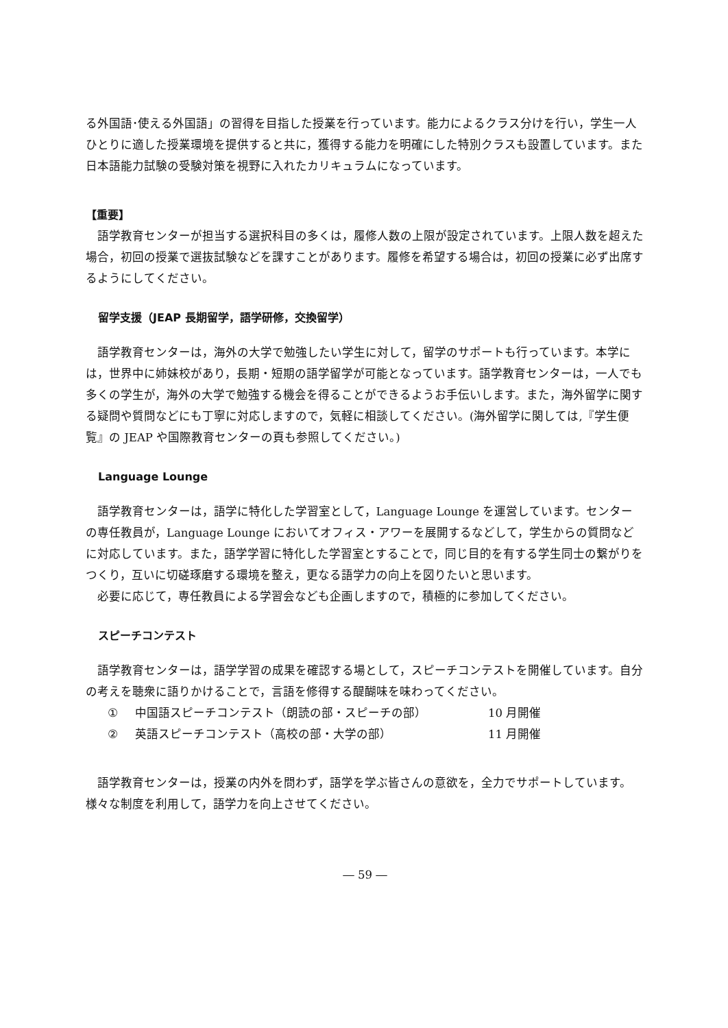る外国語･使える外国語」の習得を目指した授業を行っています。能力によるクラス分けを行い，学生一人ひとりに適した授業環境を提供すると共に，獲得する能力を明確にした特別クラスも設置しています。また日本語能力試験の受験対策を視野に入れたカリキュラムになっています。
【重要】
語学教育センターが担当する選択科目の多くは，履修人数の上限が設定されています。上限人数を超えた場合，初回の授業で選抜試験などを課すことがあります。履修を希望する場合は，初回の授業に必ず出席するようにしてください。
留学支援（JEAP 長期留学，語学研修，交換留学）
語学教育センターは，海外の大学で勉強したい学生に対して，留学のサポートも行っています。本学には，世界中に姉妹校があり，長期・短期の語学留学が可能となっています。語学教育センターは，一人でも多くの学生が，海外の大学で勉強する機会を得ることができるようお手伝いします。また，海外留学に関する疑問や質問などにも丁寧に対応しますので，気軽に相談してください。(海外留学に関しては,『学生便覧』の JEAP や国際教育センターの頁も参照してください。)
Language Lounge
語学教育センターは，語学に特化した学習室として，Language Lounge を運営しています。センターの専任教員が，Language Lounge においてオフィス・アワーを展開するなどして，学生からの質問などに対応しています。また，語学学習に特化した学習室とすることで，同じ目的を有する学生同士の繋がりをつくり，互いに切磋琢磨する環境を整え，更なる語学力の向上を図りたいと思います。
必要に応じて，専任教員による学習会なども企画しますので，積極的に参加してください。
スピーチコンテスト
語学教育センターは，語学学習の成果を確認する場として，スピーチコンテストを開催しています。自分の考えを聴衆に語りかけることで，言語を修得する醍醐味を味わってください。
① 中国語スピーチコンテスト（朗読の部・スピーチの部） 10 月開催
② 英語スピーチコンテスト（高校の部・大学の部） 11 月開催
語学教育センターは，授業の内外を問わず，語学を学ぶ皆さんの意欲を，全力でサポートしています。様々な制度を利用して，語学力を向上させてください。
― 59 ―